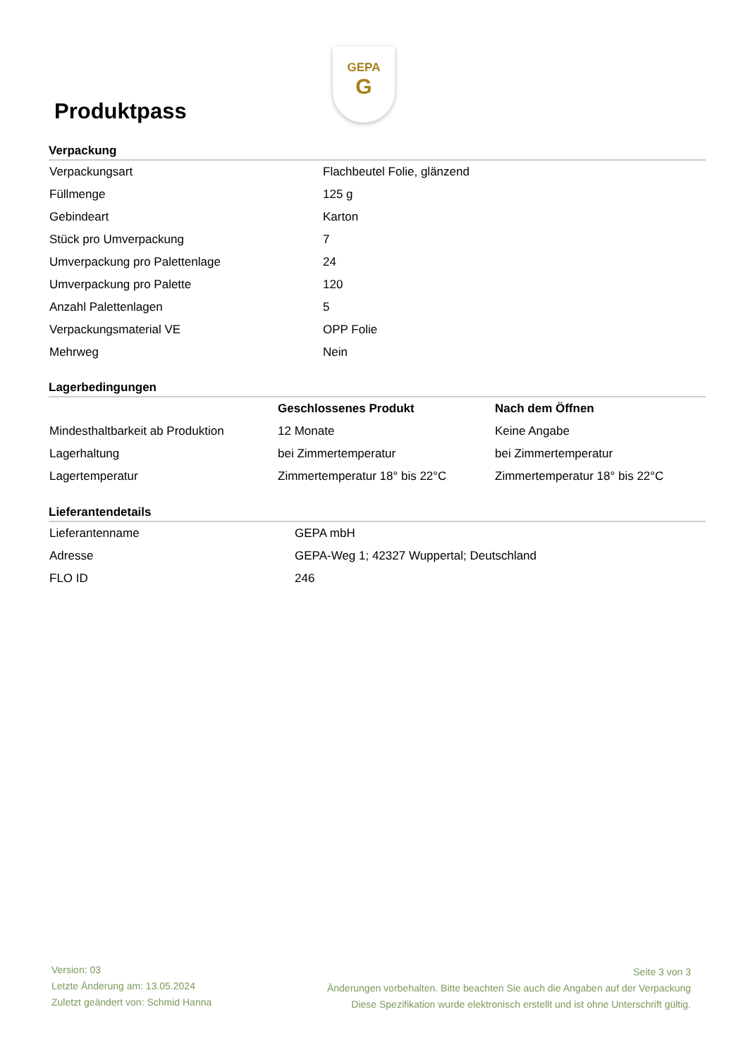GEPA
G
Produktpass
Verpackung
| Verpackungsart | Flachbeutel Folie, glänzend |
| Füllmenge | 125 g |
| Gebindeart | Karton |
| Stück pro Umverpackung | 7 |
| Umverpackung pro Palettenlage | 24 |
| Umverpackung pro Palette | 120 |
| Anzahl Palettenlagen | 5 |
| Verpackungsmaterial VE | OPP Folie |
| Mehrweg | Nein |
Lagerbedingungen
| | Geschlossenes Produkt | Nach dem Öffnen |
| Mindesthaltbarkeit ab Produktion | 12 Monate | Keine Angabe |
| Lagerhaltung | bei Zimmertemperatur | bei Zimmertemperatur |
| Lagertemperatur | Zimmertemperatur 18° bis 22°C | Zimmertemperatur 18° bis 22°C |
Lieferantendetails
| Lieferantenname | GEPA mbH |
| Adresse | GEPA-Weg 1; 42327 Wuppertal; Deutschland |
| FLO ID | 246 |
Version: 03
Letzte Änderung am: 13.05.2024
Zuletzt geändert von: Schmid Hanna
Seite 3 von 3
Änderungen vorbehalten. Bitte beachten Sie auch die Angaben auf der Verpackung
Diese Spezifikation wurde elektronisch erstellt und ist ohne Unterschrift gültig.